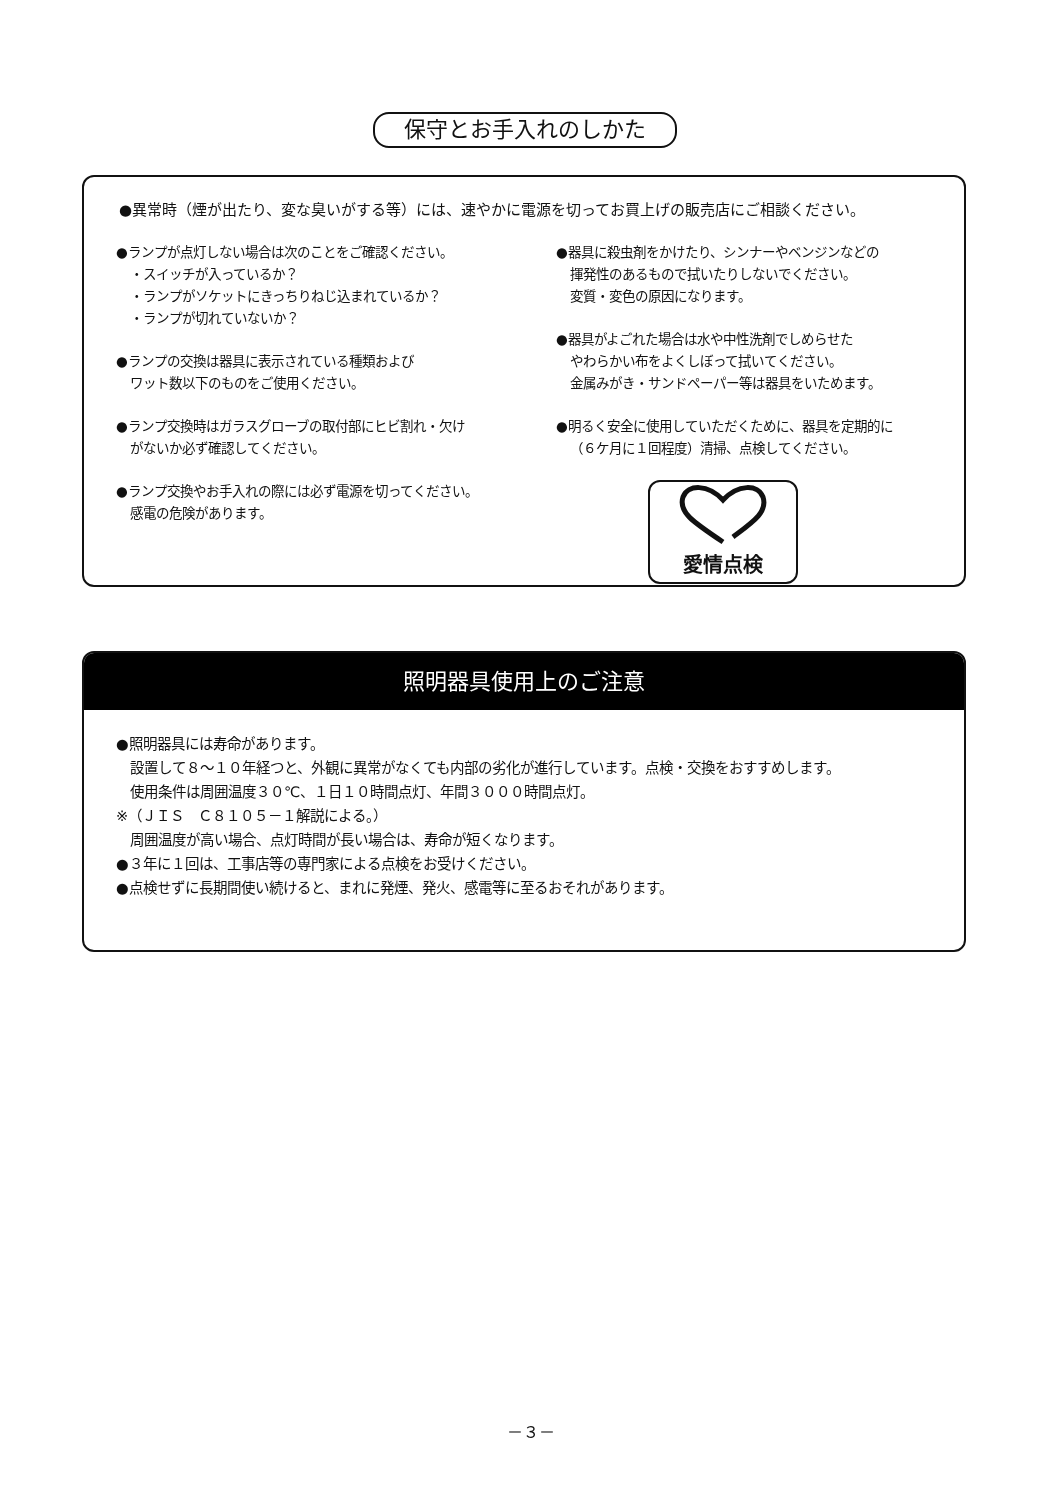保守とお手入れのしかた
●異常時（煙が出たり、変な臭いがする等）には、速やかに電源を切ってお買上げの販売店にご相談ください。
●ランプが点灯しない場合は次のことをご確認ください。
・スイッチが入っているか？
・ランプがソケットにきっちりねじ込まれているか？
・ランプが切れていないか？
●ランプの交換は器具に表示されている種類および
ワット数以下のものをご使用ください。
●ランプ交換時はガラスグローブの取付部にヒビ割れ・欠け
がないか必ず確認してください。
●ランプ交換やお手入れの際には必ず電源を切ってください。
感電の危険があります。
●器具に殺虫剤をかけたり、シンナーやベンジンなどの
揮発性のあるもので拭いたりしないでください。
変質・変色の原因になります。
●器具がよごれた場合は水や中性洗剤でしめらせた
やわらかい布をよくしぼって拭いてください。
金属みがき・サンドペーパー等は器具をいためます。
●明るく安全に使用していただくために、器具を定期的に
（６ケ月に１回程度）清掃、点検してください。
愛情点検
照明器具使用上のご注意
●照明器具には寿命があります。
設置して８～１０年経つと、外観に異常がなくても内部の劣化が進行しています。点検・交換をおすすめします。
使用条件は周囲温度３０℃、１日１０時間点灯、年間３０００時間点灯。
※（ＪＩＳ　Ｃ８１０５－１解説による。）
周囲温度が高い場合、点灯時間が長い場合は、寿命が短くなります。
●３年に１回は、工事店等の専門家による点検をお受けください。
●点検せずに長期間使い続けると、まれに発煙、発火、感電等に至るおそれがあります。
－３－